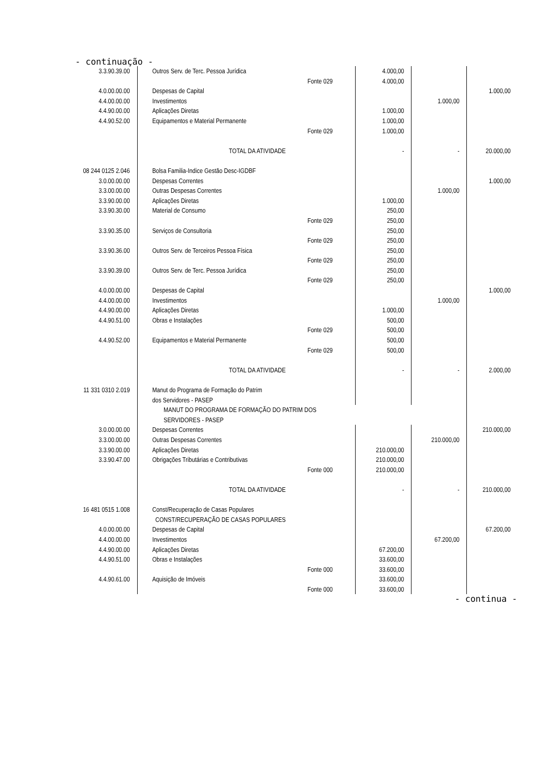- continuação -
| 3.3.90.39.00 | Outros Serv. de Terc. Pessoa Jurídica | | 4.000,00 | | |
| | | Fonte 029 | 4.000,00 | | |
| 4.0.00.00.00 | Despesas de Capital | | | | 1.000,00 |
| 4.4.00.00.00 | Investimentos | | | 1.000,00 | |
| 4.4.90.00.00 | Aplicações Diretas | | 1.000,00 | | |
| 4.4.90.52.00 | Equipamentos e Material Permanente | | 1.000,00 | | |
| | | Fonte 029 | 1.000,00 | | |
| | TOTAL DA ATIVIDADE | | - | - | 20.000,00 |
| 08 244 0125 2.046 | Bolsa Familia-Indice Gestão Desc-IGDBF | | | | |
| 3.0.00.00.00 | Despesas Correntes | | | | 1.000,00 |
| 3.3.00.00.00 | Outras Despesas Correntes | | | 1.000,00 | |
| 3.3.90.00.00 | Aplicações Diretas | | 1.000,00 | | |
| 3.3.90.30.00 | Material de Consumo | | 250,00 | | |
| | | Fonte 029 | 250,00 | | |
| 3.3.90.35.00 | Serviços de Consultoria | | 250,00 | | |
| | | Fonte 029 | 250,00 | | |
| 3.3.90.36.00 | Outros Serv. de Terceiros Pessoa Física | | 250,00 | | |
| | | Fonte 029 | 250,00 | | |
| 3.3.90.39.00 | Outros Serv. de Terc. Pessoa Jurídica | | 250,00 | | |
| | | Fonte 029 | 250,00 | | |
| 4.0.00.00.00 | Despesas de Capital | | | | 1.000,00 |
| 4.4.00.00.00 | Investimentos | | | 1.000,00 | |
| 4.4.90.00.00 | Aplicações Diretas | | 1.000,00 | | |
| 4.4.90.51.00 | Obras e Instalações | | 500,00 | | |
| | | Fonte 029 | 500,00 | | |
| 4.4.90.52.00 | Equipamentos e Material Permanente | | 500,00 | | |
| | | Fonte 029 | 500,00 | | |
| | TOTAL DA ATIVIDADE | | - | - | 2.000,00 |
| 11 331 0310 2.019 | Manut do Programa de Formação do Patrim | | | | |
| | dos Servidores - PASEP | | | | |
| | MANUT DO PROGRAMA DE FORMAÇÃO DO PATRIM DOS | | | | |
| | SERVIDORES - PASEP | | | | |
| 3.0.00.00.00 | Despesas Correntes | | | | 210.000,00 |
| 3.3.00.00.00 | Outras Despesas Correntes | | | 210.000,00 | |
| 3.3.90.00.00 | Aplicações Diretas | | 210.000,00 | | |
| 3.3.90.47.00 | Obrigações Tributárias e Contributivas | | 210.000,00 | | |
| | | Fonte 000 | 210.000,00 | | |
| | TOTAL DA ATIVIDADE | | - | - | 210.000,00 |
| 16 481 0515 1.008 | Const/Recuperação de Casas Populares | | | | |
| | CONST/RECUPERAÇÃO DE CASAS POPULARES | | | | |
| 4.0.00.00.00 | Despesas de Capital | | | | 67.200,00 |
| 4.4.00.00.00 | Investimentos | | | 67.200,00 | |
| 4.4.90.00.00 | Aplicações Diretas | | 67.200,00 | | |
| 4.4.90.51.00 | Obras e Instalações | | 33.600,00 | | |
| | | Fonte 000 | 33.600,00 | | |
| 4.4.90.61.00 | Aquisição de Imóveis | | 33.600,00 | | |
| | | Fonte 000 | 33.600,00 | | |
- continua -